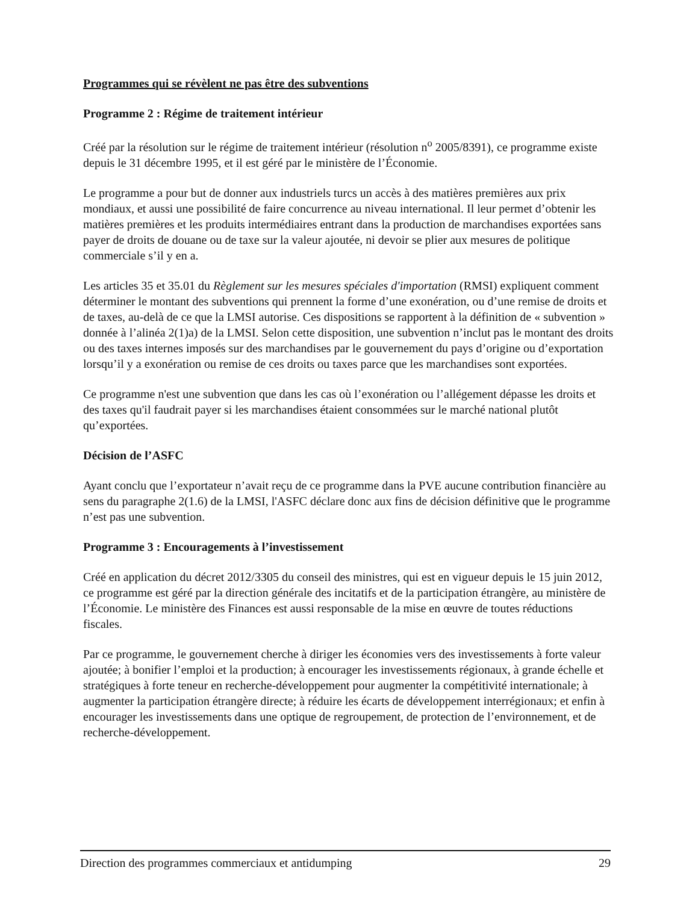Programmes qui se révèlent ne pas être des subventions
Programme 2 : Régime de traitement intérieur
Créé par la résolution sur le régime de traitement intérieur (résolution n<sup>o</sup> 2005/8391), ce programme existe depuis le 31 décembre 1995, et il est géré par le ministère de l’Économie.
Le programme a pour but de donner aux industriels turcs un accès à des matières premières aux prix mondiaux, et aussi une possibilité de faire concurrence au niveau international. Il leur permet d’obtenir les matières premières et les produits intermédiaires entrant dans la production de marchandises exportées sans payer de droits de douane ou de taxe sur la valeur ajoutée, ni devoir se plier aux mesures de politique commerciale s’il y en a.
Les articles 35 et 35.01 du Règlement sur les mesures spéciales d'importation (RMSI) expliquent comment déterminer le montant des subventions qui prennent la forme d’une exonération, ou d’une remise de droits et de taxes, au-delà de ce que la LMSI autorise. Ces dispositions se rapportent à la définition de « subvention » donnée à l’alinéa 2(1)a) de la LMSI. Selon cette disposition, une subvention n’inclut pas le montant des droits ou des taxes internes imposés sur des marchandises par le gouvernement du pays d’origine ou d’exportation lorsqu’il y a exonération ou remise de ces droits ou taxes parce que les marchandises sont exportées.
Ce programme n'est une subvention que dans les cas où l’exonération ou l’allégement dépasse les droits et des taxes qu'il faudrait payer si les marchandises étaient consommées sur le marché national plutôt qu’exportées.
Décision de l’ASFC
Ayant conclu que l’exportateur n’avait reçu de ce programme dans la PVE aucune contribution financière au sens du paragraphe 2(1.6) de la LMSI, l'ASFC déclare donc aux fins de décision définitive que le programme n’est pas une subvention.
Programme 3 : Encouragements à l’investissement
Créé en application du décret 2012/3305 du conseil des ministres, qui est en vigueur depuis le 15 juin 2012, ce programme est géré par la direction générale des incitatifs et de la participation étrangère, au ministère de l’Économie. Le ministère des Finances est aussi responsable de la mise en œuvre de toutes réductions fiscales.
Par ce programme, le gouvernement cherche à diriger les économies vers des investissements à forte valeur ajoutée; à bonifier l’emploi et la production; à encourager les investissements régionaux, à grande échelle et stratégiques à forte teneur en recherche-développement pour augmenter la compétitivité internationale; à augmenter la participation étrangère directe; à réduire les écarts de développement interrégionaux; et enfin à encourager les investissements dans une optique de regroupement, de protection de l’environnement, et de recherche-développement.
Direction des programmes commerciaux et antidumping 29